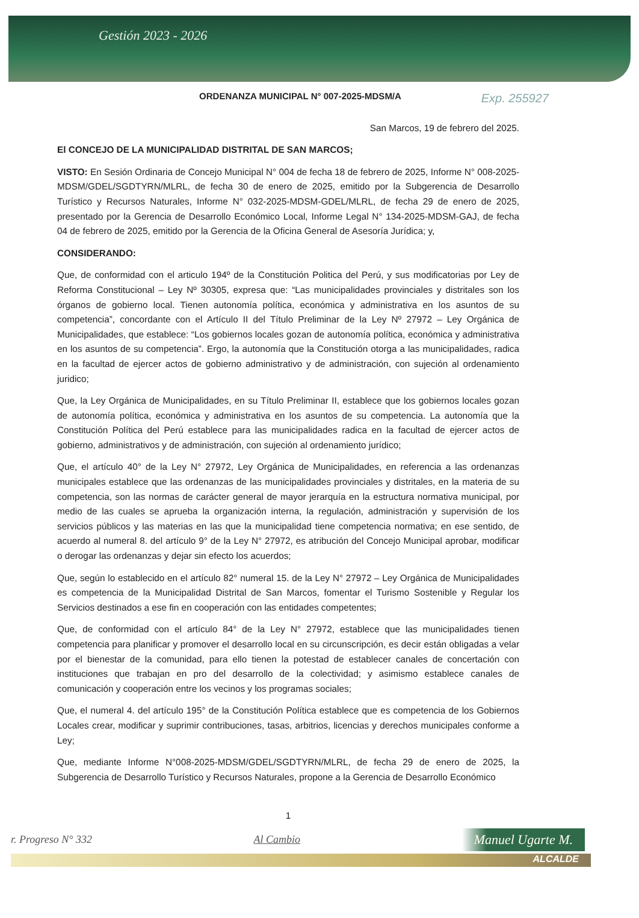Gestión 2023 - 2026
Exp. 255927
ORDENANZA MUNICIPAL N° 007-2025-MDSM/A
San Marcos, 19 de febrero del 2025.
El CONCEJO DE LA MUNICIPALIDAD DISTRITAL DE SAN MARCOS;
VISTO: En Sesión Ordinaria de Concejo Municipal N° 004 de fecha 18 de febrero de 2025, Informe N° 008-2025-MDSM/GDEL/SGDTYRN/MLRL, de fecha 30 de enero de 2025, emitido por la Subgerencia de Desarrollo Turístico y Recursos Naturales, Informe N° 032-2025-MDSM-GDEL/MLRL, de fecha 29 de enero de 2025, presentado por la Gerencia de Desarrollo Económico Local, Informe Legal N° 134-2025-MDSM-GAJ, de fecha 04 de febrero de 2025, emitido por la Gerencia de la Oficina General de Asesoría Jurídica; y,
CONSIDERANDO:
Que, de conformidad con el articulo 194º de la Constitución Politica del Perú, y sus modificatorias por Ley de Reforma Constitucional – Ley Nº 30305, expresa que: “Las municipalidades provinciales y distritales son los órganos de gobierno local. Tienen autonomía política, económica y administrativa en los asuntos de su competencia”, concordante con el Artículo II del Título Preliminar de la Ley Nº 27972 – Ley Orgánica de Municipalidades, que establece: “Los gobiernos locales gozan de autonomía política, económica y administrativa en los asuntos de su competencia”. Ergo, la autonomía que la Constitución otorga a las municipalidades, radica en la facultad de ejercer actos de gobierno administrativo y de administración, con sujeción al ordenamiento juridico;
Que, la Ley Orgánica de Municipalidades, en su Título Preliminar II, establece que los gobiernos locales gozan de autonomía política, económica y administrativa en los asuntos de su competencia. La autonomía que la Constitución Política del Perú establece para las municipalidades radica en la facultad de ejercer actos de gobierno, administrativos y de administración, con sujeción al ordenamiento jurídico;
Que, el artículo 40° de la Ley N° 27972, Ley Orgánica de Municipalidades, en referencia a las ordenanzas municipales establece que las ordenanzas de las municipalidades provinciales y distritales, en la materia de su competencia, son las normas de carácter general de mayor jerarquía en la estructura normativa municipal, por medio de las cuales se aprueba la organización interna, la regulación, administración y supervisión de los servicios públicos y las materias en las que la municipalidad tiene competencia normativa; en ese sentido, de acuerdo al numeral 8. del artículo 9° de la Ley N° 27972, es atribución del Concejo Municipal aprobar, modificar o derogar las ordenanzas y dejar sin efecto los acuerdos;
Que, según lo establecido en el artículo 82° numeral 15. de la Ley N° 27972 – Ley Orgánica de Municipalidades es competencia de la Municipalidad Distrital de San Marcos, fomentar el Turismo Sostenible y Regular los Servicios destinados a ese fin en cooperación con las entidades competentes;
Que, de conformidad con el artículo 84° de la Ley N° 27972, establece que las municipalidades tienen competencia para planificar y promover el desarrollo local en su circunscripción, es decir están obligadas a velar por el bienestar de la comunidad, para ello tienen la potestad de establecer canales de concertación con instituciones que trabajan en pro del desarrollo de la colectividad; y asimismo establece canales de comunicación y cooperación entre los vecinos y los programas sociales;
Que, el numeral 4. del artículo 195° de la Constitución Política establece que es competencia de los Gobiernos Locales crear, modificar y suprimir contribuciones, tasas, arbitrios, licencias y derechos municipales conforme a Ley;
Que, mediante Informe N°008-2025-MDSM/GDEL/SGDTYRN/MLRL, de fecha 29 de enero de 2025, la Subgerencia de Desarrollo Turístico y Recursos Naturales, propone a la Gerencia de Desarrollo Económico
1
r. Progreso N° 332 Al Cambio Manuel Ugarte M.
ALCALDE